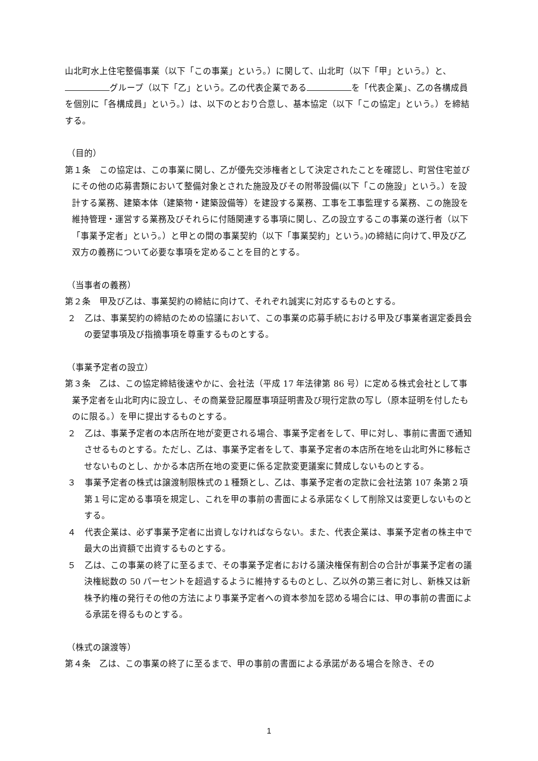山北町水上住宅整備事業（以下「この事業」という。）に関して、山北町（以下「甲」という。）と、 グループ（以下「乙」という。乙の代表企業である を「代表企業」、乙の各構成員を個別に「各構成員」という。）は、以下のとおり合意し、基本協定（以下「この協定」という。）を締結する。
（目的）
第１条　この協定は、この事業に関し、乙が優先交渉権者として決定されたことを確認し、町営住宅並びにその他の応募書類において整備対象とされた施設及びその附帯設備(以下「この施設」という。）を設計する業務、建築本体（建築物・建築設備等）を建設する業務、工事を工事監理する業務、この施設を維持管理・運営する業務及びそれらに付随関連する事項に関し、乙の設立するこの事業の遂行者（以下「事業予定者」という。）と甲との間の事業契約（以下「事業契約」という。)の締結に向けて､甲及び乙双方の義務について必要な事項を定めることを目的とする。
（当事者の義務）
第２条　甲及び乙は、事業契約の締結に向けて、それぞれ誠実に対応するものとする。
２　乙は、事業契約の締結のための協議において、この事業の応募手続における甲及び事業者選定委員会の要望事項及び指摘事項を尊重するものとする。
（事業予定者の設立）
第３条　乙は、この協定締結後速やかに、会社法（平成 17 年法律第 86 号）に定める株式会社として事業予定者を山北町内に設立し、その商業登記履歴事項証明書及び現行定款の写し（原本証明を付したものに限る。）を甲に提出するものとする。
２　乙は、事業予定者の本店所在地が変更される場合、事業予定者をして、甲に対し、事前に書面で通知させるものとする。ただし、乙は、事業予定者をして、事業予定者の本店所在地を山北町外に移転させないものとし、かかる本店所在地の変更に係る定款変更議案に賛成しないものとする。
３　事業予定者の株式は譲渡制限株式の１種類とし、乙は、事業予定者の定款に会社法第 107 条第２項第１号に定める事項を規定し、これを甲の事前の書面による承諾なくして削除又は変更しないものとする。
４　代表企業は、必ず事業予定者に出資しなければならない。また、代表企業は、事業予定者の株主中で最大の出資額で出資するものとする。
５　乙は、この事業の終了に至るまで、その事業予定者における議決権保有割合の合計が事業予定者の議決権総数の 50 パーセントを超過するように維持するものとし、乙以外の第三者に対し、新株又は新株予約権の発行その他の方法により事業予定者への資本参加を認める場合には、甲の事前の書面による承諾を得るものとする。
（株式の譲渡等）
第４条　乙は、この事業の終了に至るまで、甲の事前の書面による承諾がある場合を除き、その
1